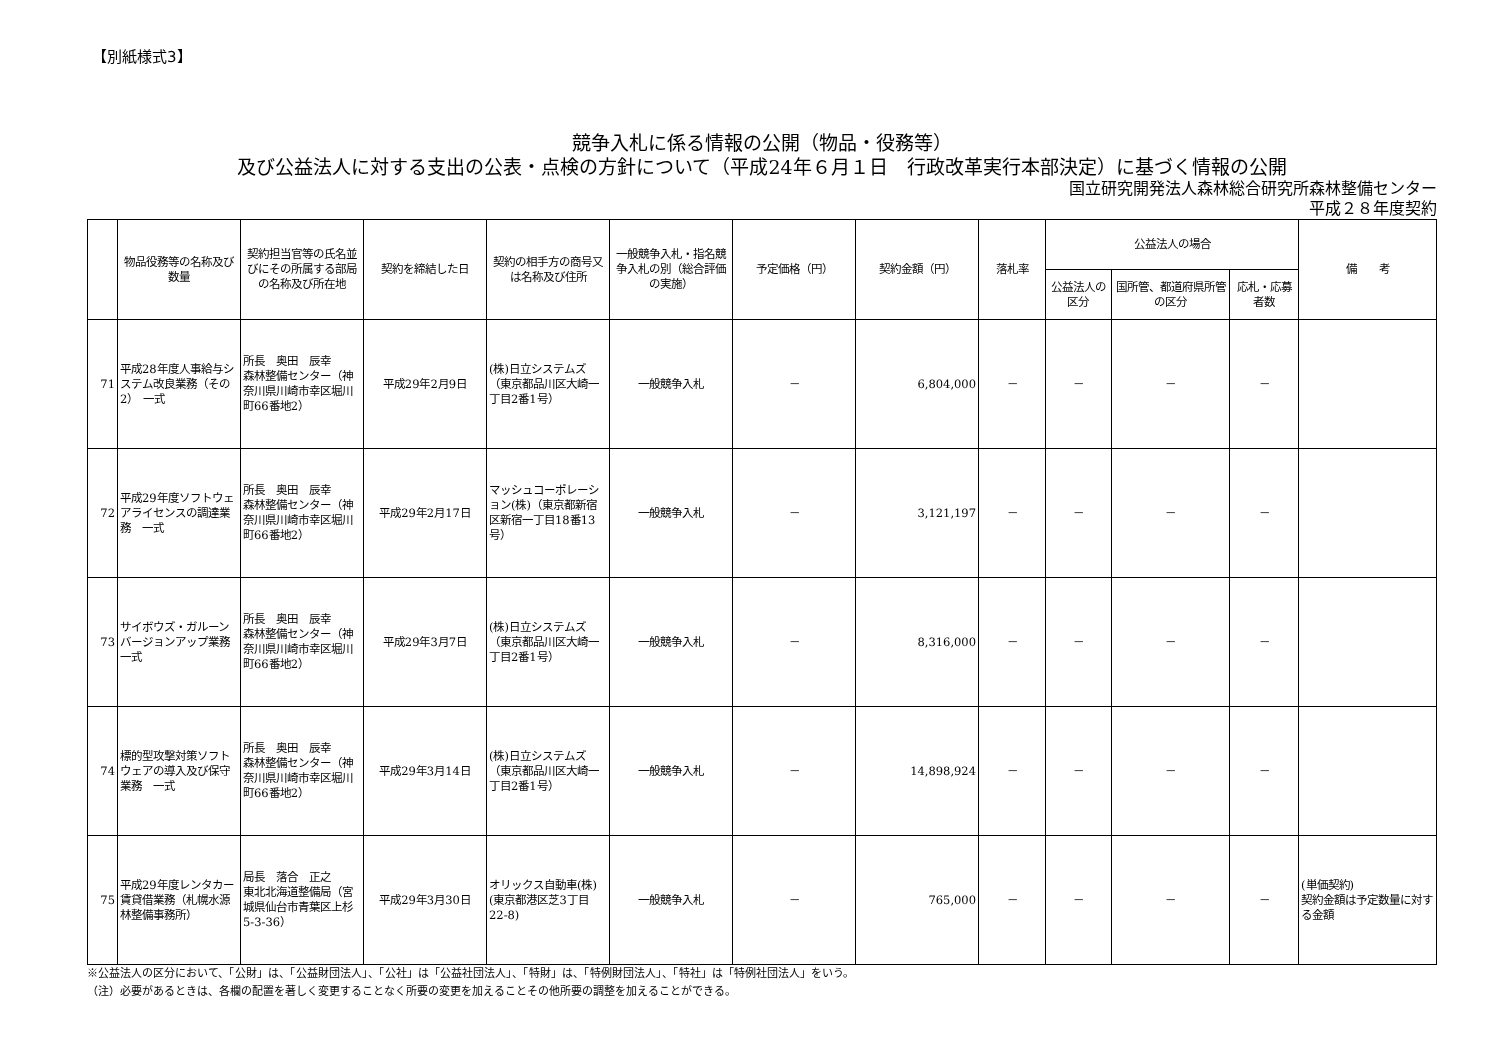【別紙様式3】
競争入札に係る情報の公開（物品・役務等）
及び公益法人に対する支出の公表・点検の方針について（平成24年６月１日　行政改革実行本部決定）に基づく情報の公開
国立研究開発法人森林総合研究所森林整備センター
平成２８年度契約
| | 物品役務等の名称及び数量 | 契約担当官等の氏名並びにその所属する部局の名称及び所在地 | 契約を締結した日 | 契約の相手方の商号又は名称及び住所 | 一般競争入札・指名競争入札の別（総合評価の実施） | 予定価格（円） | 契約金額（円） | 落札率 | 公益法人の場合 | | | 備 考 |
| --- | --- | --- | --- | --- | --- | --- | --- | --- | --- | --- | --- | --- |
| | | | | | | | | | 公益法人の区分 | 国所管、都道府県所管の区分 | 応札・応募者数 | |
| 71 | 平成28年度人事給与システム改良業務（その2） 一式 | 所長 奥田 辰幸 森林整備センター（神奈川県川崎市幸区堀川町66番地2） | 平成29年2月9日 | (株)日立システムズ（東京都品川区大崎一丁目2番1号） | 一般競争入札 | － | 6,804,000 | － | － | － | － | |
| 72 | 平成29年度ソフトウェアライセンスの調達業務 一式 | 所長 奥田 辰幸 森林整備センター（神奈川県川崎市幸区堀川町66番地2） | 平成29年2月17日 | マッシュコーポレーション(株)（東京都新宿区新宿一丁目18番13号） | 一般競争入札 | － | 3,121,197 | － | － | － | － | |
| 73 | サイボウズ・ガルーンバージョンアップ業務 一式 | 所長 奥田 辰幸 森林整備センター（神奈川県川崎市幸区堀川町66番地2） | 平成29年3月7日 | (株)日立システムズ（東京都品川区大崎一丁目2番1号） | 一般競争入札 | － | 8,316,000 | － | － | － | － | |
| 74 | 標的型攻撃対策ソフトウェアの導入及び保守業務 一式 | 所長 奥田 辰幸 森林整備センター（神奈川県川崎市幸区堀川町66番地2） | 平成29年3月14日 | (株)日立システムズ（東京都品川区大崎一丁目2番1号） | 一般競争入札 | － | 14,898,924 | － | － | － | － | |
| 75 | 平成29年度レンタカー賃貸借業務（札幌水源林整備事務所） | 局長 落合 正之 東北北海道整備局（宮城県仙台市青葉区上杉5-3-36） | 平成29年3月30日 | オリックス自動車(株)(東京都港区芝3丁目22-8) | 一般競争入札 | － | 765,000 | － | － | － | － | (単価契約) 契約金額は予定数量に対する金額 |
※公益法人の区分において、「公財」は、「公益財団法人」、「公社」は「公益社団法人」、「特財」は、「特例財団法人」、「特社」は「特例社団法人」をいう。
（注）必要があるときは、各欄の配置を著しく変更することなく所要の変更を加えることその他所要の調整を加えることができる。